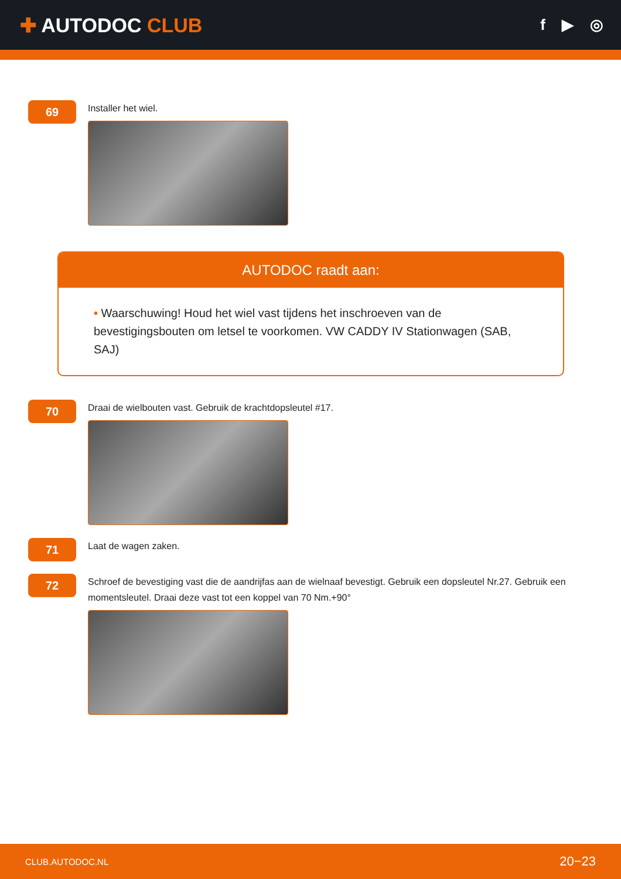✚ AUTODOC CLUB
f ▶ ◎
69
Installer het wiel.
AUTODOC raadt aan:
• Waarschuwing! Houd het wiel vast tijdens het inschroeven van de bevestigingsbouten om letsel te voorkomen. VW CADDY IV Stationwagen (SAB, SAJ)
70
Draai de wielbouten vast. Gebruik de krachtdopsleutel #17.
71
Laat de wagen zaken.
72
Schroef de bevestiging vast die de aandrijfas aan de wielnaaf bevestigt. Gebruik een dopsleutel Nr.27. Gebruik een momentsleutel. Draai deze vast tot een koppel van 70 Nm.+90°
CLUB.AUTODOC.NL 20−23